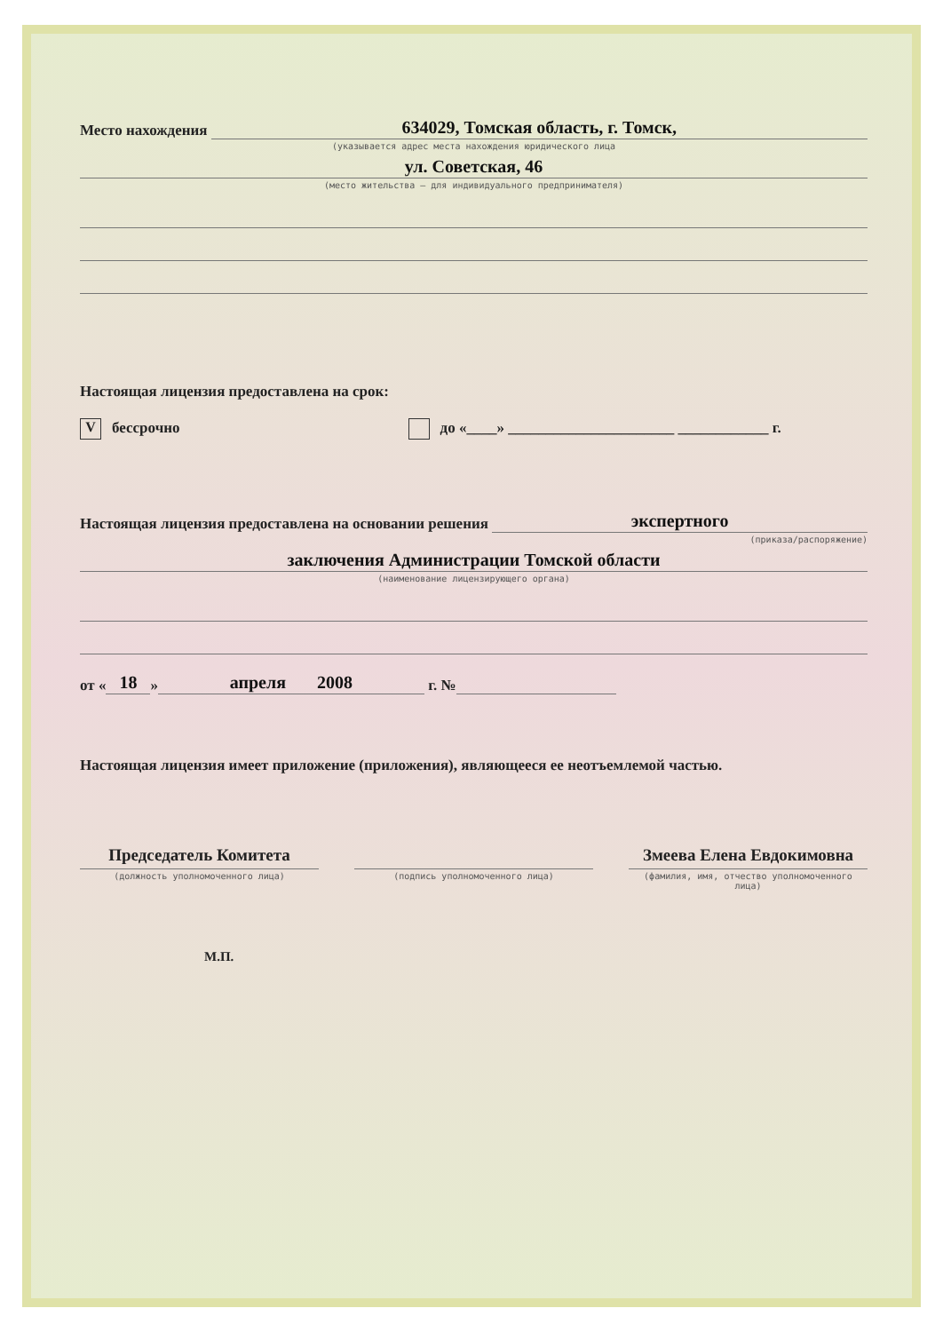Место нахождения 634029, Томская область, г. Томск,
(указывается адрес места нахождения юридического лица
ул. Советская, 46
(место жительства – для индивидуального предпринимателя)
Настоящая лицензия предоставлена на срок:
Vбессрочно до «____» ______________________ ____________ г.
Настоящая лицензия предоставлена на основании решения экспертного
(приказа/распоряжение)
заключения Администрации Томской области
(наименование лицензирующего органа)
от « 18 » апреля 2008 г. №
Настоящая лицензия имеет приложение (приложения), являющееся ее неотъемлемой частью.
Председатель Комитета
(должность уполномоченного лица)
(подпись уполномоченного лица)
Змеева Елена Евдокимовна
(фамилия, имя, отчество уполномоченного лица)
М.П.